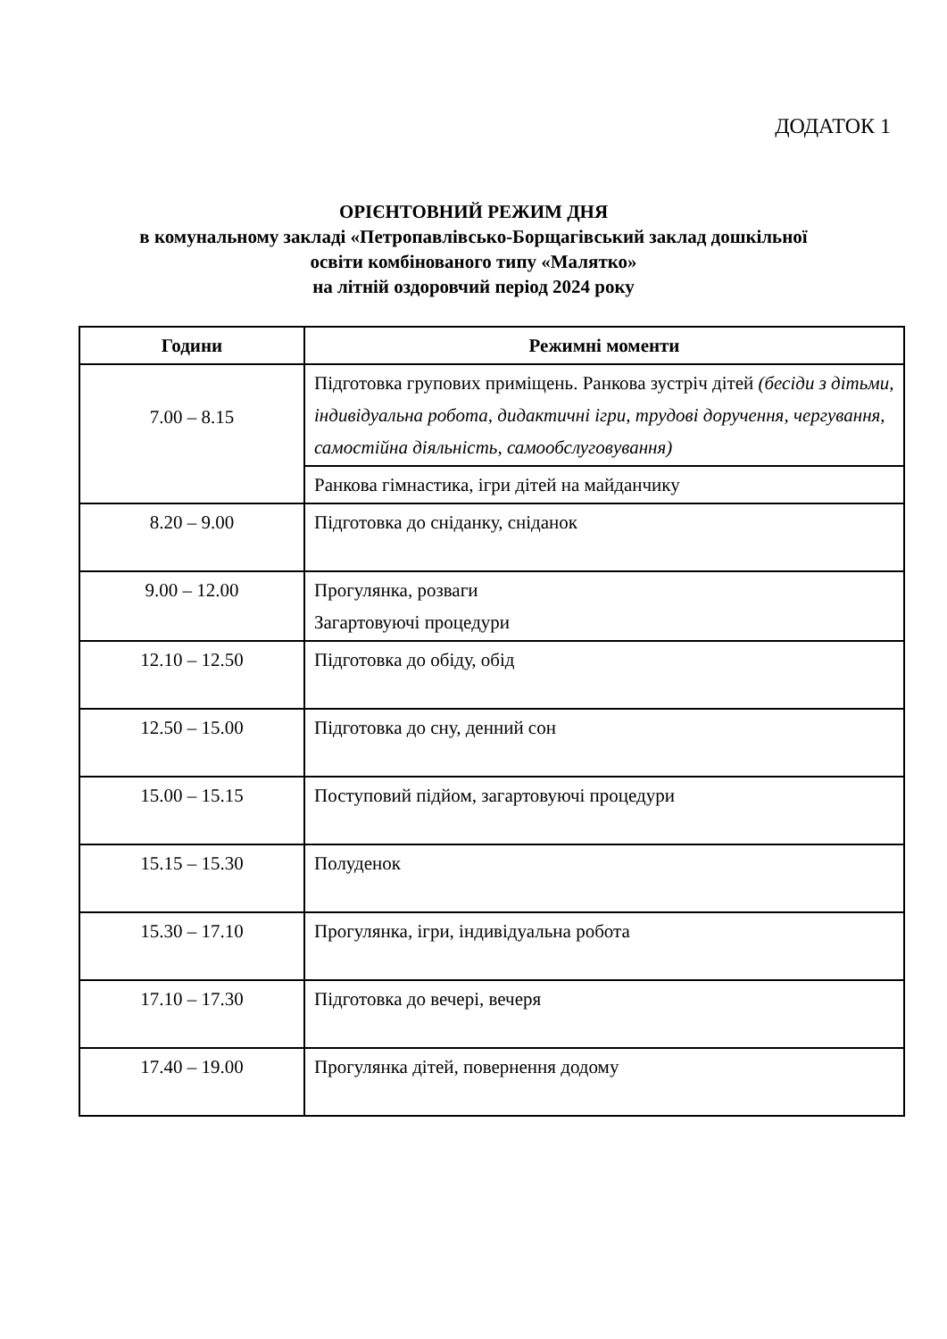ДОДАТОК 1
ОРІЄНТОВНИЙ РЕЖИМ ДНЯ
в комунальному закладі «Петропавлівсько-Борщагівський заклад дошкільної
освіти комбінованого типу «Малятко»
на літній оздоровчий період 2024 року
| Години | Режимні моменти |
| --- | --- |
| 7.00 – 8.15 | Підготовка групових приміщень. Ранкова зустріч дітей (бесіди з дітьми, індивідуальна робота, дидактичні ігри, трудові доручення, чергування, самостійна діяльність, самообслуговування) |
| | Ранкова гімнастика, ігри дітей на майданчику |
| 8.20 – 9.00 | Підготовка до сніданку, сніданок |
| 9.00 – 12.00 | Прогулянка, розваги Загартовуючі процедури |
| 12.10 – 12.50 | Підготовка до обіду, обід |
| 12.50 – 15.00 | Підготовка до сну, денний сон |
| 15.00 – 15.15 | Поступовий підйом, загартовуючі процедури |
| 15.15 – 15.30 | Полуденок |
| 15.30 – 17.10 | Прогулянка, ігри, індивідуальна робота |
| 17.10 – 17.30 | Підготовка до вечері, вечеря |
| 17.40 – 19.00 | Прогулянка дітей, повернення додому |